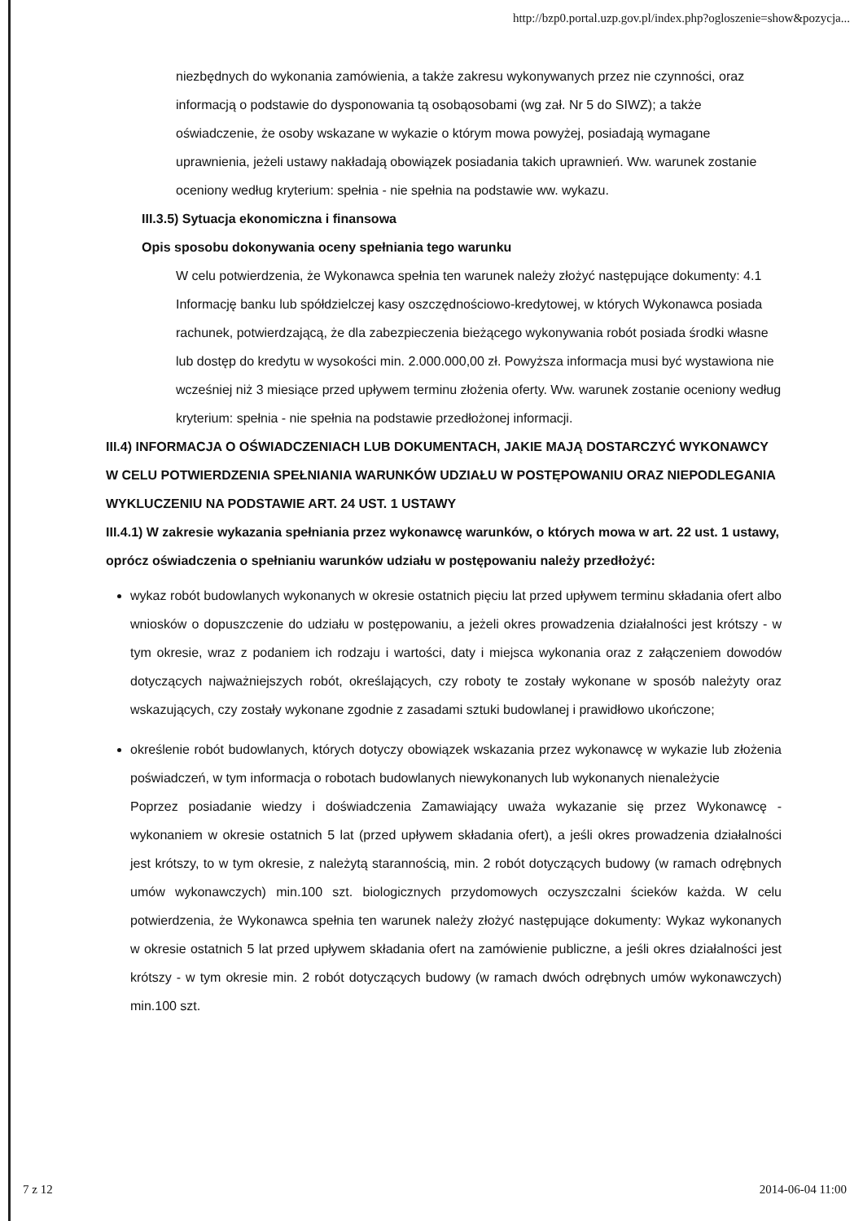http://bzp0.portal.uzp.gov.pl/index.php?ogloszenie=show&pozycja...
niezbędnych do wykonania zamówienia, a także zakresu wykonywanych przez nie czynności, oraz informacją o podstawie do dysponowania tą osobąosobami (wg zał. Nr 5 do SIWZ); a także oświadczenie, że osoby wskazane w wykazie o którym mowa powyżej, posiadają wymagane uprawnienia, jeżeli ustawy nakładają obowiązek posiadania takich uprawnień. Ww. warunek zostanie oceniony według kryterium: spełnia - nie spełnia na podstawie ww. wykazu.
III.3.5) Sytuacja ekonomiczna i finansowa
Opis sposobu dokonywania oceny spełniania tego warunku
W celu potwierdzenia, że Wykonawca spełnia ten warunek należy złożyć następujące dokumenty: 4.1 Informację banku lub spółdzielczej kasy oszczędnościowo-kredytowej, w których Wykonawca posiada rachunek, potwierdzającą, że dla zabezpieczenia bieżącego wykonywania robót posiada środki własne lub dostęp do kredytu w wysokości min. 2.000.000,00 zł. Powyższa informacja musi być wystawiona nie wcześniej niż 3 miesiące przed upływem terminu złożenia oferty. Ww. warunek zostanie oceniony według kryterium: spełnia - nie spełnia na podstawie przedłożonej informacji.
III.4) INFORMACJA O OŚWIADCZENIACH LUB DOKUMENTACH, JAKIE MAJĄ DOSTARCZYĆ WYKONAWCY W CELU POTWIERDZENIA SPEŁNIANIA WARUNKÓW UDZIAŁU W POSTĘPOWANIU ORAZ NIEPODLEGANIA WYKLUCZENIU NA PODSTAWIE ART. 24 UST. 1 USTAWY
III.4.1) W zakresie wykazania spełniania przez wykonawcę warunków, o których mowa w art. 22 ust. 1 ustawy, oprócz oświadczenia o spełnianiu warunków udziału w postępowaniu należy przedłożyć:
wykaz robót budowlanych wykonanych w okresie ostatnich pięciu lat przed upływem terminu składania ofert albo wniosków o dopuszczenie do udziału w postępowaniu, a jeżeli okres prowadzenia działalności jest krótszy - w tym okresie, wraz z podaniem ich rodzaju i wartości, daty i miejsca wykonania oraz z załączeniem dowodów dotyczących najważniejszych robót, określających, czy roboty te zostały wykonane w sposób należyty oraz wskazujących, czy zostały wykonane zgodnie z zasadami sztuki budowlanej i prawidłowo ukończone;
określenie robót budowlanych, których dotyczy obowiązek wskazania przez wykonawcę w wykazie lub złożenia poświadczeń, w tym informacja o robotach budowlanych niewykonanych lub wykonanych nienależycie
Poprzez posiadanie wiedzy i doświadczenia Zamawiający uważa wykazanie się przez Wykonawcę - wykonaniem w okresie ostatnich 5 lat (przed upływem składania ofert), a jeśli okres prowadzenia działalności jest krótszy, to w tym okresie, z należytą starannością, min. 2 robót dotyczących budowy (w ramach odrębnych umów wykonawczych) min.100 szt. biologicznych przydomowych oczyszczalni ścieków każda. W celu potwierdzenia, że Wykonawca spełnia ten warunek należy złożyć następujące dokumenty: Wykaz wykonanych w okresie ostatnich 5 lat przed upływem składania ofert na zamówienie publiczne, a jeśli okres działalności jest krótszy - w tym okresie min. 2 robót dotyczących budowy (w ramach dwóch odrębnych umów wykonawczych) min.100 szt.
7 z 12 2014-06-04 11:00